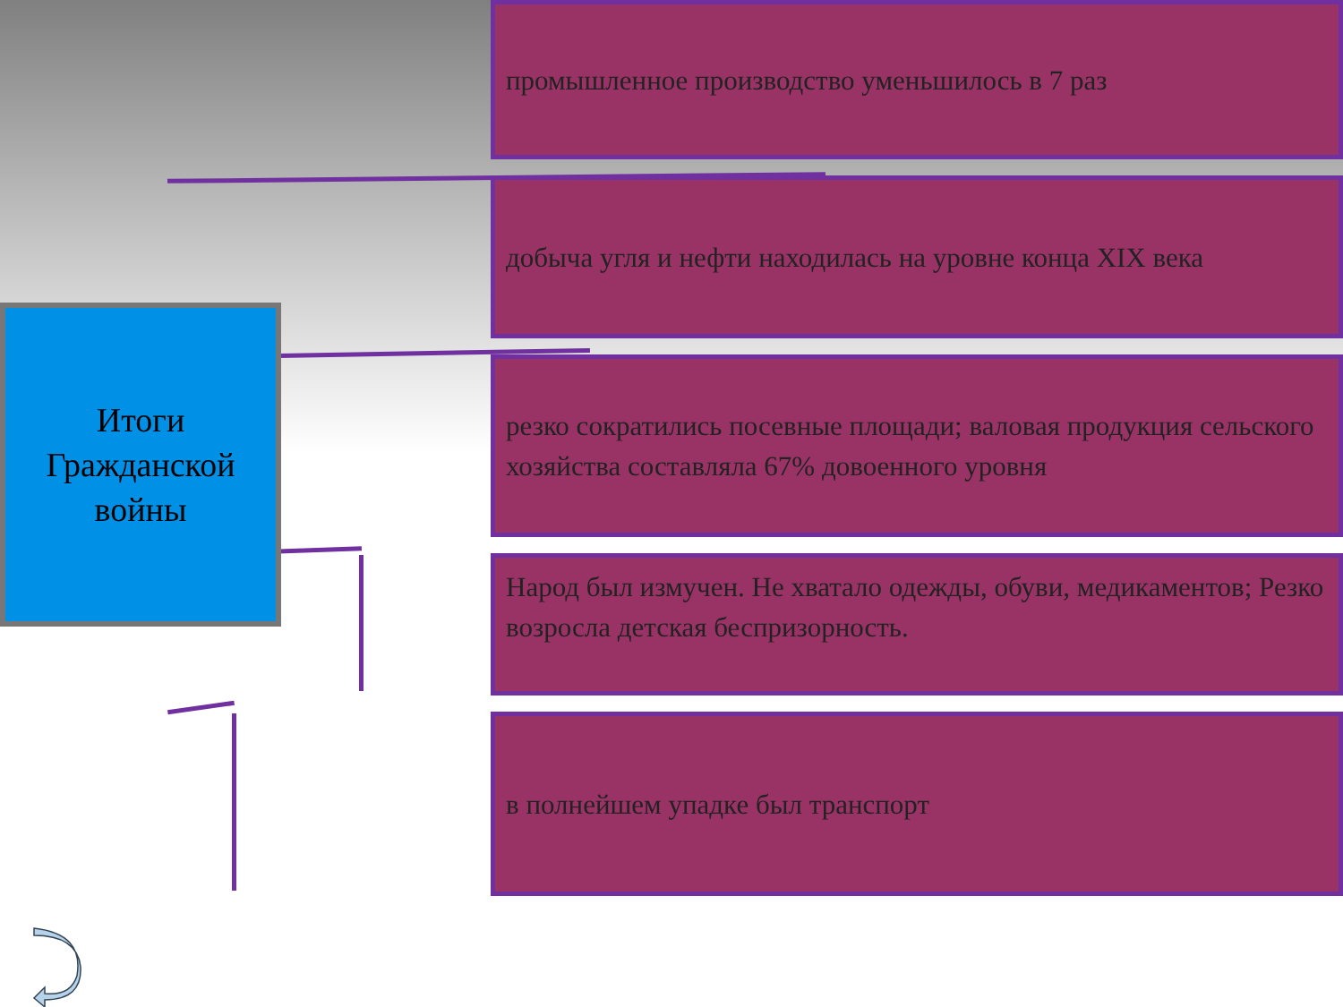Итоги
Гражданской
войны
промышленное производство уменьшилось в 7 раз
добыча угля и нефти находилась на уровне конца XIX века
резко сократились посевные площади; валовая продукция сельского хозяйства составляла 67% довоенного уровня
Народ был измучен. Не хватало одежды, обуви, медикаментов; Резко возросла детская беспризорность.
в полнейшем упадке был транспорт